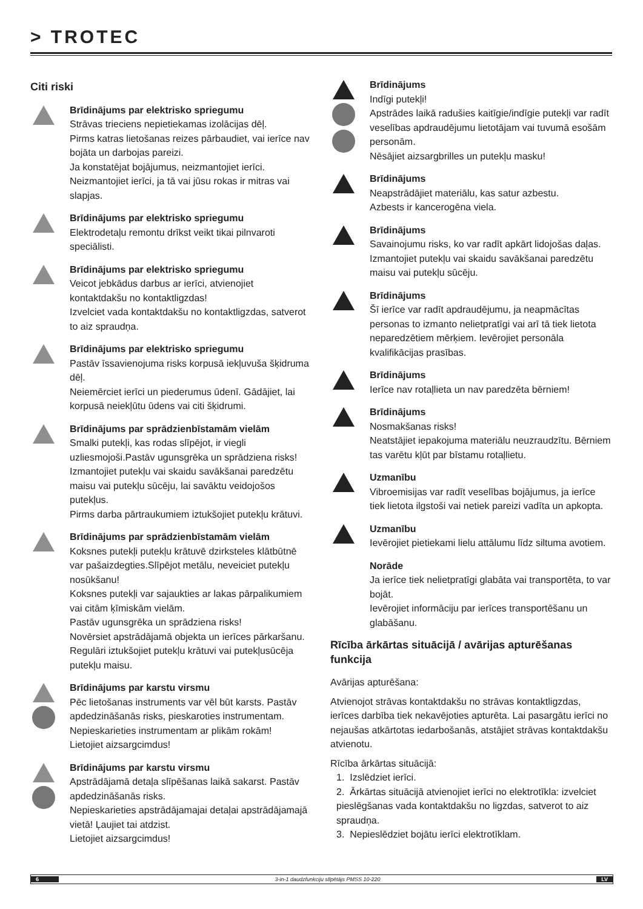> TROTEC
Citi riski
Brīdinājums par elektrisko spriegumu
Strāvas trieciens nepietiekamas izolācijas dēļ.
Pirms katras lietošanas reizes pārbaudiet, vai ierīce nav bojāta un darbojas pareizi.
Ja konstatējat bojājumus, neizmantojiet ierīci.
Neizmantojiet ierīci, ja tā vai jūsu rokas ir mitras vai slapjas.
Brīdinājums par elektrisko spriegumu
Elektrodetaļu remontu drīkst veikt tikai pilnvaroti speciālisti.
Brīdinājums par elektrisko spriegumu
Veicot jebkādus darbus ar ierīci, atvienojiet kontaktdakšu no kontaktligzdas!
Izvelciet vada kontaktdakšu no kontaktligzdas, satverot to aiz spraudņa.
Brīdinājums par elektrisko spriegumu
Pastāv īssavienojuma risks korpusā iekļuvuša šķidruma dēļ.
Neiemērciet ierīci un piederumus ūdenī. Gādājiet, lai korpusā neiekļūtu ūdens vai citi šķidrumi.
Brīdinājums par sprādzienbīstamām vielām
Smalki putekļi, kas rodas slīpējot, ir viegli uzliesmojoši.Pastāv ugunsgrēka un sprādziena risks!
Izmantojiet putekļu vai skaidu savākšanai paredzētu maisu vai putekļu sūcēju, lai savāktu veidojošos putekļus.
Pirms darba pārtraukumiem iztukšojiet putekļu krātuvi.
Brīdinājums par sprādzienbīstamām vielām
Koksnes putekļi putekļu krātuvē dzirksteles klātbūtnē var pašaizdegties.Slīpējot metālu, neveiciet putekļu nosūkšanu!
Koksnes putekļi var sajaukties ar lakas pārpalikumiem vai citām ķīmiskām vielām.
Pastāv ugunsgrēka un sprādziena risks!
Novērsiet apstrādājamā objekta un ierīces pārkaršanu.
Regulāri iztukšojiet putekļu krātuvi vai putekļusūcēja putekļu maisu.
Brīdinājums par karstu virsmu
Pēc lietošanas instruments var vēl būt karsts. Pastāv apdedzināšanās risks, pieskaroties instrumentam.
Nepieskarieties instrumentam ar plikām rokām!
Lietojiet aizsargcimdus!
Brīdinājums par karstu virsmu
Apstrādājamā detaļa slīpēšanas laikā sakarst. Pastāv apdedzināšanās risks.
Nepieskarieties apstrādājamajai detaļai apstrādājamajā vietā! Ļaujiet tai atdzist.
Lietojiet aizsargcimdus!
Brīdinājums
Indīgi putekļi!
Apstrādes laikā radušies kaitīgie/indīgie putekļi var radīt veselības apdraudējumu lietotājam vai tuvumā esošām personām.
Nēsājiet aizsargbrilles un putekļu masku!
Brīdinājums
Neapstrādājiet materiālu, kas satur azbestu.
Azbests ir kancerogēna viela.
Brīdinājums
Savainojumu risks, ko var radīt apkārt lidojošas daļas.
Izmantojiet putekļu vai skaidu savākšanai paredzētu maisu vai putekļu sūcēju.
Brīdinājums
Šī ierīce var radīt apdraudējumu, ja neapmācītas personas to izmanto nelietpratīgi vai arī tā tiek lietota neparedzētiem mērķiem. Ievērojiet personāla kvalifikācijas prasības.
Brīdinājums
Ierīce nav rotaļlieta un nav paredzēta bērniem!
Brīdinājums
Nosmakšanas risks!
Neatstājiet iepakojuma materiālu neuzraudzītu. Bērniem tas varētu kļūt par bīstamu rotaļlietu.
Uzmanību
Vibroemisijas var radīt veselības bojājumus, ja ierīce tiek lietota ilgstoši vai netiek pareizi vadīta un apkopta.
Uzmanību
Ievērojiet pietiekami lielu attālumu līdz siltuma avotiem.
Norāde
Ja ierīce tiek nelietpratīgi glabāta vai transportēta, to var bojāt.
Ievērojiet informāciju par ierīces transportēšanu un glabāšanu.
Rīcība ārkārtas situācijā / avārijas apturēšanas funkcija
Avārijas apturēšana:
Atvienojot strāvas kontaktdakšu no strāvas kontaktligzdas, ierīces darbība tiek nekavējoties apturēta. Lai pasargātu ierīci no nejaušas atkārtotas iedarbošanās, atstājiet strāvas kontaktdakšu atvienotu.
Rīcība ārkārtas situācijā:
1. Izslēdziet ierīci.
2. Ārkārtas situācijā atvienojiet ierīci no elektrotīkla: izvelciet pieslēgšanas vada kontaktdakšu no ligzdas, satverot to aiz spraudņa.
3. Nepieslēdziet bojātu ierīci elektrotīklam.
6 3-in-1 daudzfunkciju slīpētājs PMSS 10-220 LV